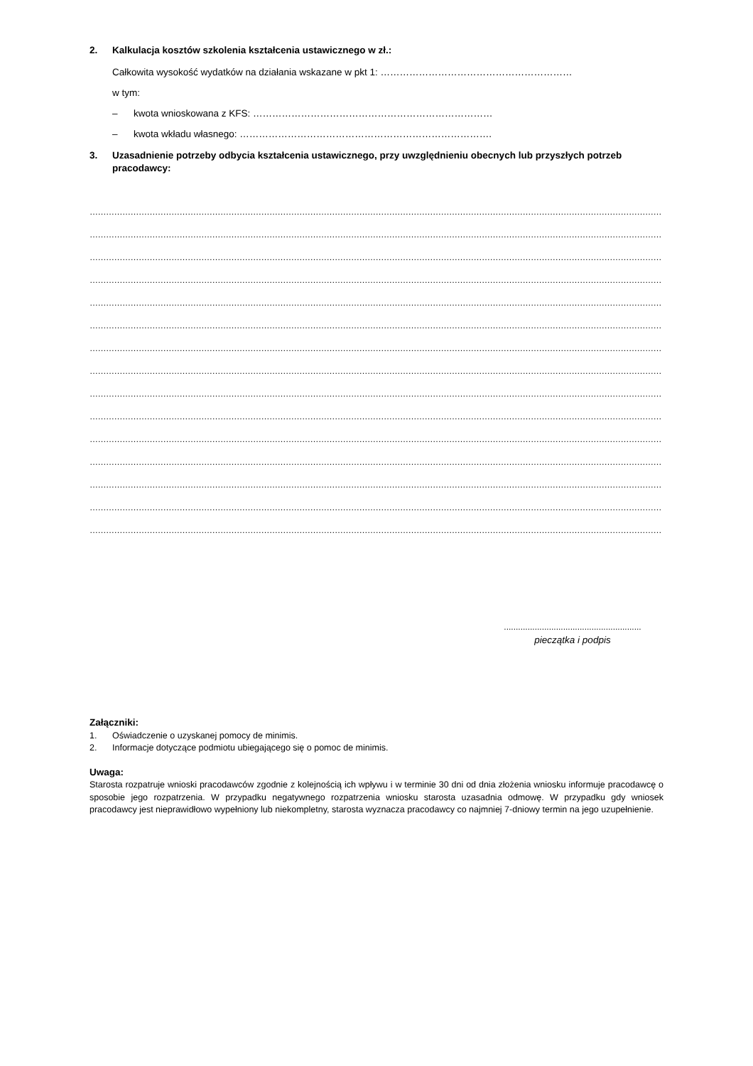2. Kalkulacja kosztów szkolenia kształcenia ustawicznego w zł.:
Całkowita wysokość wydatków na działania wskazane w pkt 1: ……………………………………………………
w tym:
– kwota wnioskowana z KFS: …………………………………………………………………
– kwota wkładu własnego: …………………………………………………………………….
3. Uzasadnienie potrzeby odbycia kształcenia ustawicznego, przy uwzględnieniu obecnych lub przyszłych potrzeb pracodawcy:
…………………………………………………………………………………………………………………………………………………………………………………………
…………………………………………………………………………………………………………………………………………………………………………………………
…………………………………………………………………………………………………………………………………………………………………………………………
…………………………………………………………………………………………………………………………………………………………………………………………
…………………………………………………………………………………………………………………………………………………………………………………………
…………………………………………………………………………………………………………………………………………………………………………………………
…………………………………………………………………………………………………………………………………………………………………………………………
…………………………………………………………………………………………………………………………………………………………………………………………
…………………………………………………………………………………………………………………………………………………………………………………………
…………………………………………………………………………………………………………………………………………………………………………………………
…………………………………………………………………………………………………………………………………………………………………………………………
…………………………………………………………………………………………………………………………………………………………………………………………
…………………………………………………………………………………………………………………………………………………………………………………………
…………………………………………………………………………………………………………………………………………………………………………………………
…………………………………………………………………………………………………………………………………………………………………………………………
..........................................................
pieczątka i podpis
Załączniki:
1. Oświadczenie o uzyskanej pomocy de minimis.
2. Informacje dotyczące podmiotu ubiegającego się o pomoc de minimis.
Uwaga:
Starosta rozpatruje wnioski pracodawców zgodnie z kolejnością ich wpływu i w terminie 30 dni od dnia złożenia wniosku informuje pracodawcę o sposobie jego rozpatrzenia. W przypadku negatywnego rozpatrzenia wniosku starosta uzasadnia odmowę. W przypadku gdy wniosek pracodawcy jest nieprawidłowo wypełniony lub niekompletny, starosta wyznacza pracodawcy co najmniej 7-dniowy termin na jego uzupełnienie.